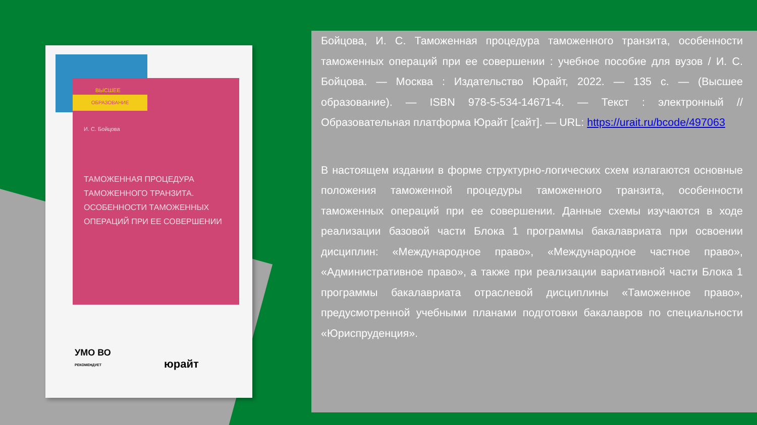ВЫСШЕЕ
И. С. Бойцова
ТАМОЖЕННАЯ ПРОЦЕДУРА ТАМОЖЕННОГО ТРАНЗИТА. ОСОБЕННОСТИ ТАМОЖЕННЫХ ОПЕРАЦИЙ ПРИ ЕЕ СОВЕРШЕНИИ
ОБРАЗОВАНИЕ
УМО ВО
РЕКОМЕНДУЕТ
юрайт
Бойцова, И. С. Таможенная процедура таможенного транзита, особенности таможенных операций при ее совершении : учебное пособие для вузов / И. С. Бойцова. — Москва : Издательство Юрайт, 2022. — 135 с. — (Высшее образование). — ISBN 978-5-534-14671-4. — Текст : электронный // Образовательная платформа Юрайт [сайт]. — URL: https://urait.ru/bcode/497063
В настоящем издании в форме структурно-логических схем излагаются основные положения таможенной процедуры таможенного транзита, особенности таможенных операций при ее совершении. Данные схемы изучаются в ходе реализации базовой части Блока 1 программы бакалавриата при освоении дисциплин: «Международное право», «Международное частное право», «Административное право», а также при реализации вариативной части Блока 1 программы бакалавриата отраслевой дисциплины «Таможенное право», предусмотренной учебными планами подготовки бакалавров по специальности «Юриспруденция».